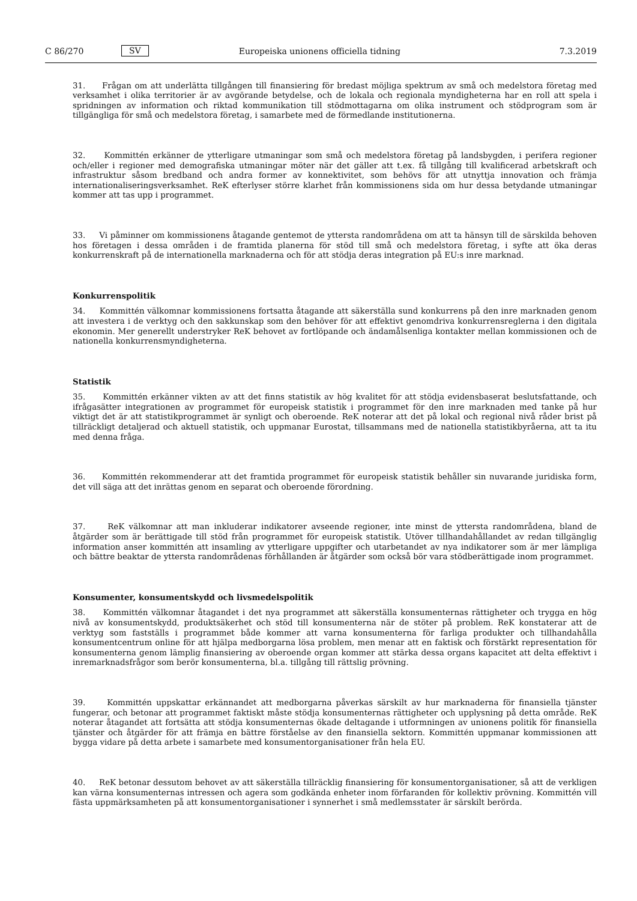C 86/270 SV Europeiska unionens officiella tidning 7.3.2019
31. Frågan om att underlätta tillgången till finansiering för bredast möjliga spektrum av små och medelstora företag med verksamhet i olika territorier är av avgörande betydelse, och de lokala och regionala myndigheterna har en roll att spela i spridningen av information och riktad kommunikation till stödmottagarna om olika instrument och stödprogram som är tillgängliga för små och medelstora företag, i samarbete med de förmedlande institutionerna.
32. Kommittén erkänner de ytterligare utmaningar som små och medelstora företag på landsbygden, i perifera regioner och/eller i regioner med demografiska utmaningar möter när det gäller att t.ex. få tillgång till kvalificerad arbetskraft och infrastruktur såsom bredband och andra former av konnektivitet, som behövs för att utnyttja innovation och främja internationaliseringsverksamhet. ReK efterlyser större klarhet från kommissionens sida om hur dessa betydande utmaningar kommer att tas upp i programmet.
33. Vi påminner om kommissionens åtagande gentemot de yttersta randområdena om att ta hänsyn till de särskilda behoven hos företagen i dessa områden i de framtida planerna för stöd till små och medelstora företag, i syfte att öka deras konkurrenskraft på de internationella marknaderna och för att stödja deras integration på EU:s inre marknad.
Konkurrenspolitik
34. Kommittén välkomnar kommissionens fortsatta åtagande att säkerställa sund konkurrens på den inre marknaden genom att investera i de verktyg och den sakkunskap som den behöver för att effektivt genomdriva konkurrensreglerna i den digitala ekonomin. Mer generellt understryker ReK behovet av fortlöpande och ändamålsenliga kontakter mellan kommissionen och de nationella konkurrensmyndigheterna.
Statistik
35. Kommittén erkänner vikten av att det finns statistik av hög kvalitet för att stödja evidensbaserat beslutsfattande, och ifrågasätter integrationen av programmet för europeisk statistik i programmet för den inre marknaden med tanke på hur viktigt det är att statistikprogrammet är synligt och oberoende. ReK noterar att det på lokal och regional nivå råder brist på tillräckligt detaljerad och aktuell statistik, och uppmanar Eurostat, tillsammans med de nationella statistikbyråerna, att ta itu med denna fråga.
36. Kommittén rekommenderar att det framtida programmet för europeisk statistik behåller sin nuvarande juridiska form, det vill säga att det inrättas genom en separat och oberoende förordning.
37. ReK välkomnar att man inkluderar indikatorer avseende regioner, inte minst de yttersta randområdena, bland de åtgärder som är berättigade till stöd från programmet för europeisk statistik. Utöver tillhandahållandet av redan tillgänglig information anser kommittén att insamling av ytterligare uppgifter och utarbetandet av nya indikatorer som är mer lämpliga och bättre beaktar de yttersta randområdenas förhållanden är åtgärder som också bör vara stödberättigade inom programmet.
Konsumenter, konsumentskydd och livsmedelspolitik
38. Kommittén välkomnar åtagandet i det nya programmet att säkerställa konsumenternas rättigheter och trygga en hög nivå av konsumentskydd, produktsäkerhet och stöd till konsumenterna när de stöter på problem. ReK konstaterar att de verktyg som fastställs i programmet både kommer att varna konsumenterna för farliga produkter och tillhandahålla konsumentcentrum online för att hjälpa medborgarna lösa problem, men menar att en faktisk och förstärkt representation för konsumenterna genom lämplig finansiering av oberoende organ kommer att stärka dessa organs kapacitet att delta effektivt i inremarknadsfrågor som berör konsumenterna, bl.a. tillgång till rättslig prövning.
39. Kommittén uppskattar erkännandet att medborgarna påverkas särskilt av hur marknaderna för finansiella tjänster fungerar, och betonar att programmet faktiskt måste stödja konsumenternas rättigheter och upplysning på detta område. ReK noterar åtagandet att fortsätta att stödja konsumenternas ökade deltagande i utformningen av unionens politik för finansiella tjänster och åtgärder för att främja en bättre förståelse av den finansiella sektorn. Kommittén uppmanar kommissionen att bygga vidare på detta arbete i samarbete med konsumentorganisationer från hela EU.
40. ReK betonar dessutom behovet av att säkerställa tillräcklig finansiering för konsumentorganisationer, så att de verkligen kan värna konsumenternas intressen och agera som godkända enheter inom förfaranden för kollektiv prövning. Kommittén vill fästa uppmärksamheten på att konsumentorganisationer i synnerhet i små medlemsstater är särskilt berörda.